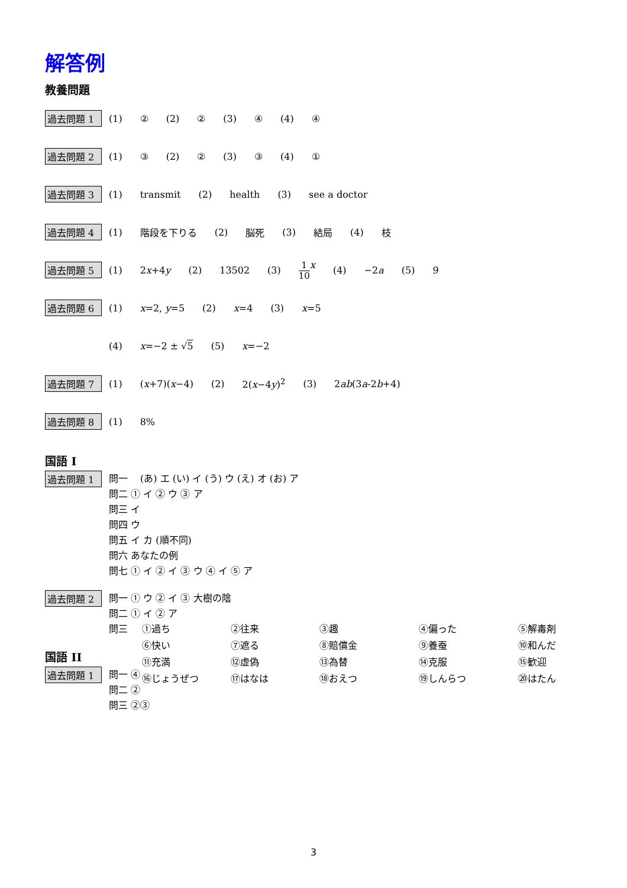解答例
教養問題
過去問題 1 (1) ② (2) ② (3) ④ (4) ④
過去問題 2 (1) ③ (2) ② (3) ③ (4) ①
過去問題 3 (1) transmit (2) health (3) see a doctor
過去問題 4 (1) 階段を下りる (2) 脳死 (3) 結局 (4) 枝
過去問題 5 (1) 2x+4y (2) 13502 (3) 1 10 x (4) −2a (5) 9
過去問題 6 (1) x=2, y=5 (2) x=4 (3) x=5
(4) x=−2 ± √5 (5) x=−2
過去問題 7 (1) (x+7)(x−4) (2) 2(x−4y)<sup>2</sup> (3) 2ab(3a-2b+4)
過去問題 8 (1) 8%
国語 I
過去問題 1
問一 (あ) エ (い) イ (う) ウ (え) オ (お) ア
問二 ① イ ② ウ ③ ア
問三 イ
問四 ウ
問五 イ カ (順不同)
問六 あなたの例
問七 ① イ ② イ ③ ウ ④ イ ⑤ ア
過去問題 2
問一 ① ウ ② イ ③ 大樹の陰
問二 ① イ ② ア
問三
①過ち
②往来
③趣
④偏った
⑤解毒剤
⑥快い
⑦遮る
⑧賠償金
⑨養蚕
⑩和んだ
⑪充満
⑫虚偽
⑬為替
⑭克服
⑮歓迎
⑯じょうぜつ
⑰はなは
⑱おえつ
⑲しんらつ
⑳はたん
国語 II
過去問題 1
問一 ④
問二 ②
問三 ②③
3